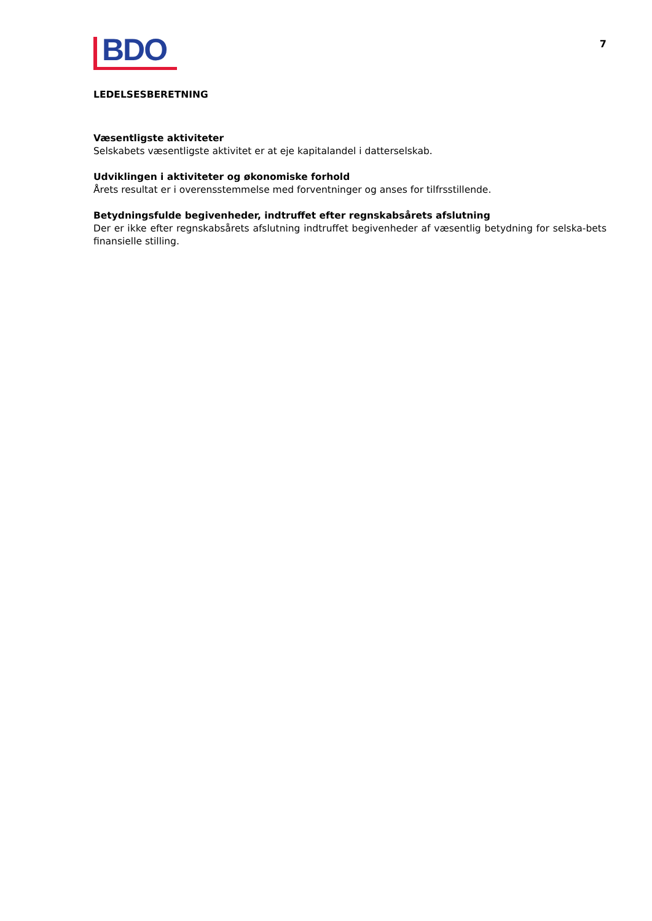BDO
7
LEDELSESBERETNING
Væsentligste aktiviteter
Selskabets væsentligste aktivitet er at eje kapitalandel i datterselskab.
Udviklingen i aktiviteter og økonomiske forhold
Årets resultat er i overensstemmelse med forventninger og anses for tilfrsstillende.
Betydningsfulde begivenheder, indtruffet efter regnskabsårets afslutning
Der er ikke efter regnskabsårets afslutning indtruffet begivenheder af væsentlig betydning for selska-bets finansielle stilling.